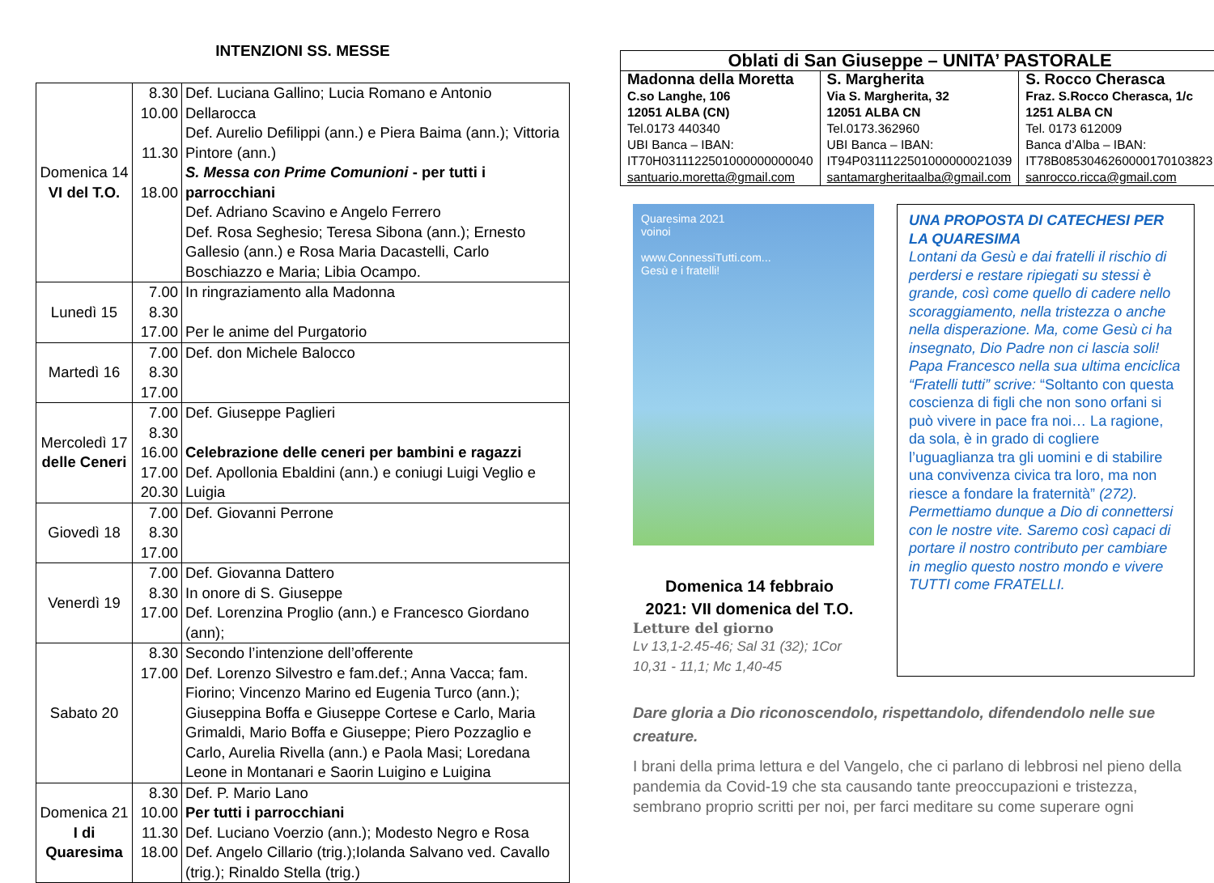INTENZIONI SS. MESSE
| Domenica 14 VI del T.O. | 8.30 10.00 11.30 18.00 | Def. Luciana Gallino; Lucia Romano e Antonio Dellarocca Def. Aurelio Defilippi (ann.) e Piera Baima (ann.); Vittoria Pintore (ann.) S. Messa con Prime Comunioni - per tutti i parrocchiani Def. Adriano Scavino e Angelo Ferrero Def. Rosa Seghesio; Teresa Sibona (ann.); Ernesto Gallesio (ann.) e Rosa Maria Dacastelli, Carlo Boschiazzo e Maria; Libia Ocampo. |
| Lunedì 15 | 7.00 8.30 17.00 | In ringraziamento alla Madonna Per le anime del Purgatorio |
| Martedì 16 | 7.00 8.30 17.00 | Def. don Michele Balocco |
| Mercoledì 17 delle Ceneri | 7.00 8.30 16.00 17.00 20.30 | Def. Giuseppe Paglieri Celebrazione delle ceneri per bambini e ragazzi Def. Apollonia Ebaldini (ann.) e coniugi Luigi Veglio e Luigia |
| Giovedì 18 | 7.00 8.30 17.00 | Def. Giovanni Perrone |
| Venerdì 19 | 7.00 8.30 17.00 | Def. Giovanna Dattero In onore di S. Giuseppe Def. Lorenzina Proglio (ann.) e Francesco Giordano (ann); |
| Sabato 20 | 8.30 17.00 | Secondo l’intenzione dell’offerente Def. Lorenzo Silvestro e fam.def.; Anna Vacca; fam. Fiorino; Vincenzo Marino ed Eugenia Turco (ann.); Giuseppina Boffa e Giuseppe Cortese e Carlo, Maria Grimaldi, Mario Boffa e Giuseppe; Piero Pozzaglio e Carlo, Aurelia Rivella (ann.) e Paola Masi; Loredana Leone in Montanari e Saorin Luigino e Luigina |
| Domenica 21 I di Quaresima | 8.30 10.00 11.30 18.00 | Def. P. Mario Lano Per tutti i parrocchiani Def. Luciano Voerzio (ann.); Modesto Negro e Rosa Def. Angelo Cillario (trig.);Iolanda Salvano ved. Cavallo (trig.); Rinaldo Stella (trig.) |
| Oblati di San Giuseppe – UNITA’ PASTORALE | | |
| --- | --- | --- |
| Madonna della Moretta C.so Langhe, 106 12051 ALBA (CN) Tel.0173 440340 UBI Banca – IBAN: IT70H0311122501000000000040 santuario.moretta@gmail.com | S. Margherita Via S. Margherita, 32 12051 ALBA CN Tel.0173.362960 UBI Banca – IBAN: IT94P0311122501000000021039 santamargheritaalba@gmail.com | S. Rocco Cherasca Fraz. S.Rocco Cherasca, 1/c 1251 ALBA CN Tel. 0173 612009 Banca d’Alba – IBAN: IT78B0853046260000170103823 sanrocco.ricca@gmail.com |
Quaresima 2021
voinoi
www.ConnessiTutti.com...
Gesù e i fratelli!
Domenica 14 febbraio
2021: VII domenica del T.O.
Letture del giorno
Lv 13,1-2.45-46; Sal 31 (32); 1Cor
10,31 - 11,1; Mc 1,40-45
UNA PROPOSTA DI CATECHESI PER LA QUARESIMA
Lontani da Gesù e dai fratelli il rischio di perdersi e restare ripiegati su stessi è grande, così come quello di cadere nello scoraggiamento, nella tristezza o anche nella disperazione. Ma, come Gesù ci ha insegnato, Dio Padre non ci lascia soli! Papa Francesco nella sua ultima enciclica “Fratelli tutti” scrive: “Soltanto con questa coscienza di figli che non sono orfani si può vivere in pace fra noi… La ragione, da sola, è in grado di cogliere l’uguaglianza tra gli uomini e di stabilire una convivenza civica tra loro, ma non riesce a fondare la fraternità” (272). Permettiamo dunque a Dio di connettersi con le nostre vite. Saremo così capaci di portare il nostro contributo per cambiare in meglio questo nostro mondo e vivere TUTTI come FRATELLI.
Dare gloria a Dio riconoscendolo, rispettandolo, difendendolo nelle sue creature.
I brani della prima lettura e del Vangelo, che ci parlano di lebbrosi nel pieno della pandemia da Covid-19 che sta causando tante preoccupazioni e tristezza, sembrano proprio scritti per noi, per farci meditare su come superare ogni